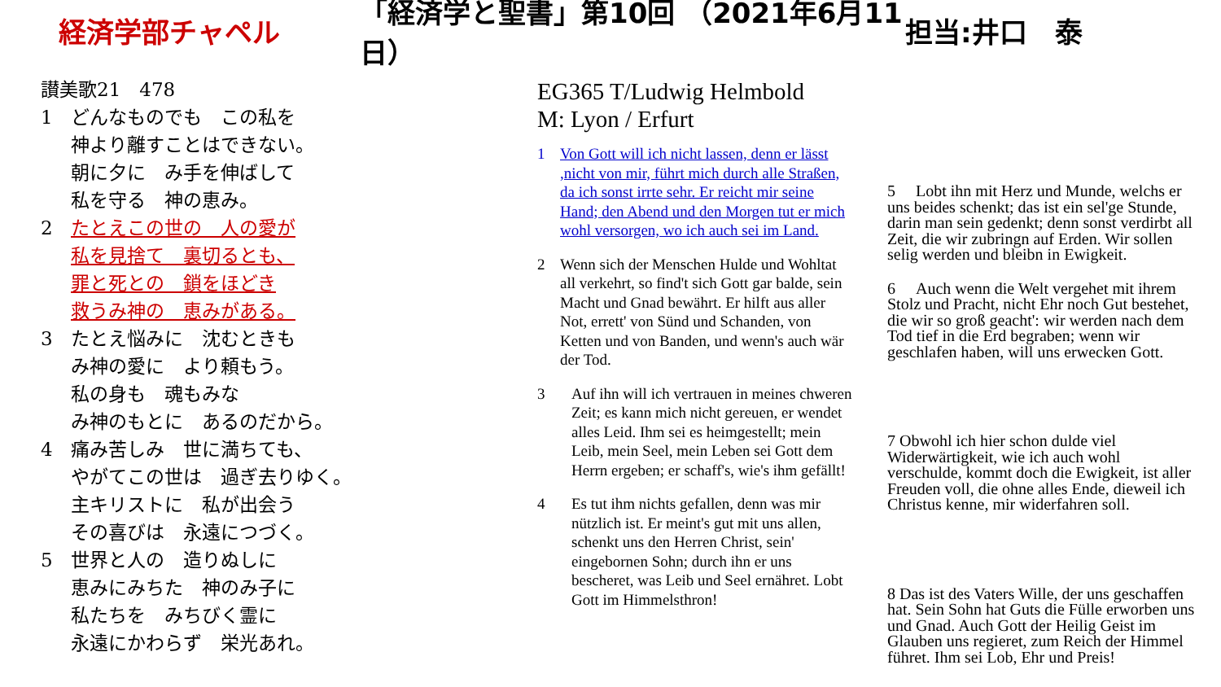経済学部チャペル
「経済学と聖書」第10回 （2021年6月11日）
担当:井口　泰
讃美歌21　478
1 どんなものでも　この私を
神より離すことはできない。
朝に夕に　み手を伸ばして
私を守る　神の恵み。
2 たとえこの世の　人の愛が
私を見捨て　裏切るとも、
罪と死との　鎖をほどき
救うみ神の　恵みがある。
3 たとえ悩みに　沈むときも
み神の愛に　より頼もう。
私の身も　魂もみな
み神のもとに　あるのだから。
4 痛み苦しみ　世に満ちても、
やがてこの世は　過ぎ去りゆく。
主キリストに　私が出会う
その喜びは　永遠につづく。
5 世界と人の　造りぬしに
恵みにみちた　神のみ子に
私たちを　みちびく霊に
永遠にかわらず　栄光あれ。
EG365 T/Ludwig Helmbold
M: Lyon / Erfurt
1 Von Gott will ich nicht lassen, denn er lässt ,nicht von mir, führt mich durch alle Straßen, da ich sonst irrte sehr. Er reicht mir seine Hand; den Abend und den Morgen tut er mich wohl versorgen, wo ich auch sei im Land.
2 Wenn sich der Menschen Hulde und Wohltat all verkehrt, so find't sich Gott gar balde, sein Macht und Gnad bewährt. Er hilft aus aller Not, errett' von Sünd und Schanden, von Ketten und von Banden, und wenn's auch wär der Tod.
3 Auf ihn will ich vertrauen in meines chweren Zeit; es kann mich nicht gereuen, er wendet alles Leid. Ihm sei es heimgestellt; mein Leib, mein Seel, mein Leben sei Gott dem Herrn ergeben; er schaff's, wie's ihm gefällt!
4 Es tut ihm nichts gefallen, denn was mir nützlich ist. Er meint's gut mit uns allen, schenkt uns den Herren Christ, sein' eingebornen Sohn; durch ihn er uns bescheret, was Leib und Seel ernähret. Lobt Gott im Himmelsthron!
5 　Lobt ihn mit Herz und Munde, welchs er uns beides schenkt; das ist ein sel'ge Stunde, darin man sein gedenkt; denn sonst verdirbt all Zeit, die wir zubringn auf Erden. Wir sollen selig werden und bleibn in Ewigkeit.
6 　Auch wenn die Welt vergehet mit ihrem Stolz und Pracht, nicht Ehr noch Gut bestehet, die wir so groß geacht': wir werden nach dem Tod tief in die Erd begraben; wenn wir geschlafen haben, will uns erwecken Gott.
7 Obwohl ich hier schon dulde viel Widerwärtigkeit, wie ich auch wohl verschulde, kommt doch die Ewigkeit, ist aller Freuden voll, die ohne alles Ende, dieweil ich Christus kenne, mir widerfahren soll.
8 Das ist des Vaters Wille, der uns geschaffen hat. Sein Sohn hat Guts die Fülle erworben uns und Gnad. Auch Gott der Heilig Geist im Glauben uns regieret, zum Reich der Himmel führet. Ihm sei Lob, Ehr und Preis!